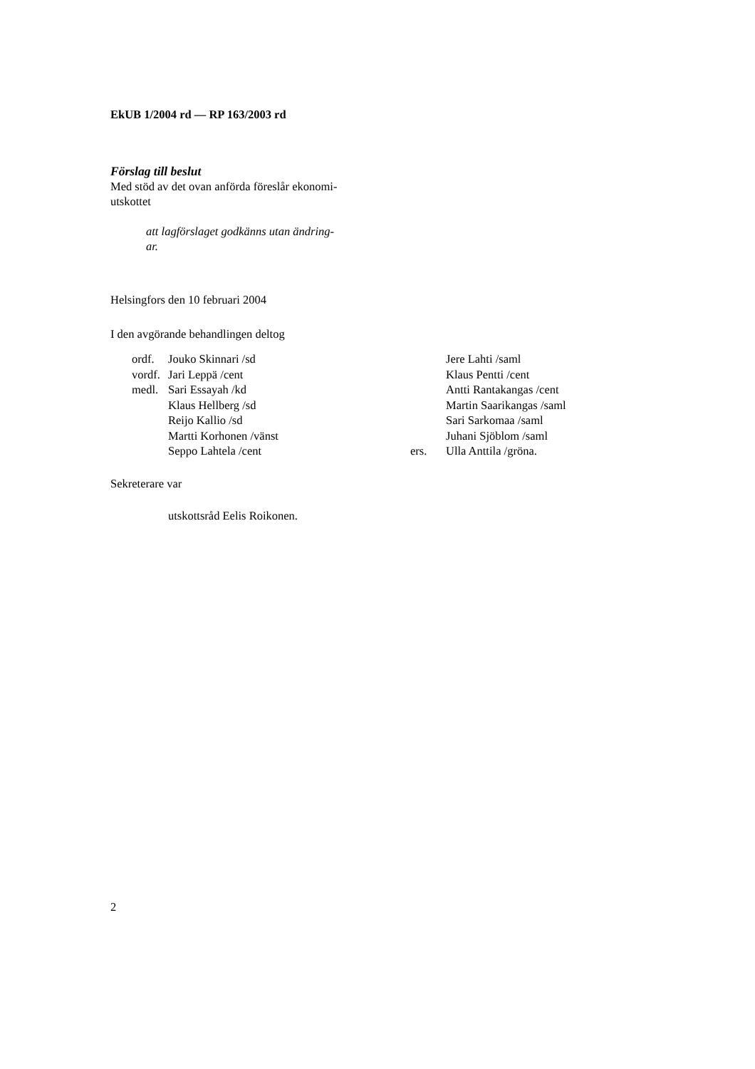EkUB 1/2004 rd — RP 163/2003 rd
Förslag till beslut
Med stöd av det ovan anförda föreslår ekonomi-
utskottet
att lagförslaget godkänns utan ändring-
ar.
Helsingfors den 10 februari 2004
I den avgörande behandlingen deltog
| ordf. | Jouko Skinnari /sd | | Jere Lahti /saml |
| vordf. | Jari Leppä /cent | | Klaus Pentti /cent |
| medl. | Sari Essayah /kd | | Antti Rantakangas /cent |
| | Klaus Hellberg /sd | | Martin Saarikangas /saml |
| | Reijo Kallio /sd | | Sari Sarkomaa /saml |
| | Martti Korhonen /vänst | | Juhani Sjöblom /saml |
| | Seppo Lahtela /cent | ers. | Ulla Anttila /gröna. |
Sekreterare var
utskottsråd Eelis Roikonen.
2